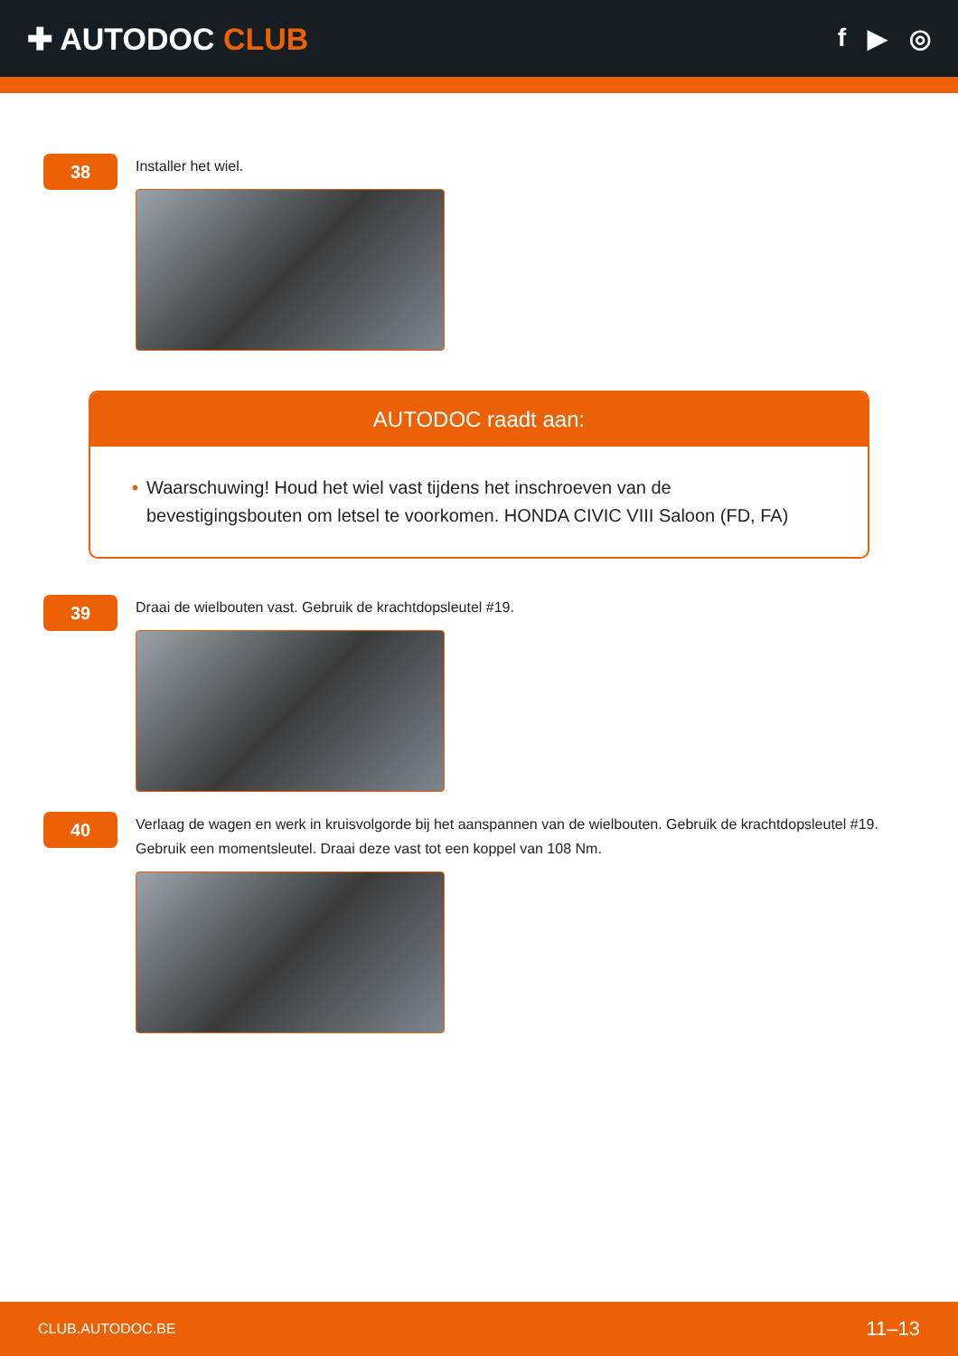✚ AUTODOC CLUB
f ▶ ◎
38
Installer het wiel.
AUTODOC raadt aan:
• Waarschuwing! Houd het wiel vast tijdens het inschroeven van de bevestigingsbouten om letsel te voorkomen. HONDA CIVIC VIII Saloon (FD, FA)
39
Draai de wielbouten vast. Gebruik de krachtdopsleutel #19.
40
Verlaag de wagen en werk in kruisvolgorde bij het aanspannen van de wielbouten. Gebruik de krachtdopsleutel #19. Gebruik een momentsleutel. Draai deze vast tot een koppel van 108 Nm.
CLUB.AUTODOC.BE 11–13